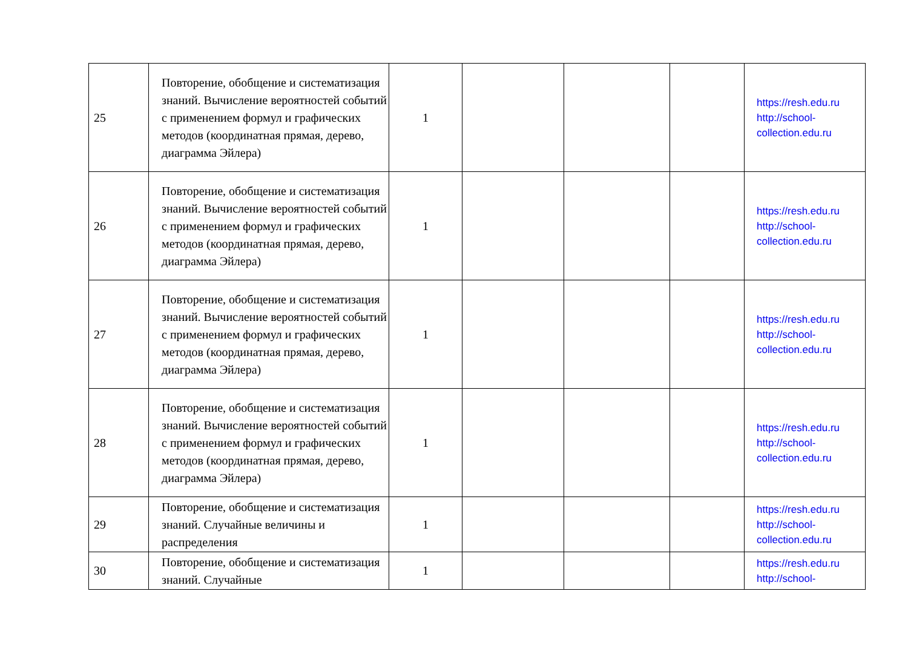| 25 | Повторение, обобщение и систематизация знаний. Вычисление вероятностей событий с применением формул и графических методов (координатная прямая, дерево, диаграмма Эйлера) | 1 | | | | https://resh.edu.ru http://school-collection.edu.ru |
| 26 | Повторение, обобщение и систематизация знаний. Вычисление вероятностей событий с применением формул и графических методов (координатная прямая, дерево, диаграмма Эйлера) | 1 | | | | https://resh.edu.ru http://school-collection.edu.ru |
| 27 | Повторение, обобщение и систематизация знаний. Вычисление вероятностей событий с применением формул и графических методов (координатная прямая, дерево, диаграмма Эйлера) | 1 | | | | https://resh.edu.ru http://school-collection.edu.ru |
| 28 | Повторение, обобщение и систематизация знаний. Вычисление вероятностей событий с применением формул и графических методов (координатная прямая, дерево, диаграмма Эйлера) | 1 | | | | https://resh.edu.ru http://school-collection.edu.ru |
| 29 | Повторение, обобщение и систематизация знаний. Случайные величины и распределения | 1 | | | | https://resh.edu.ru http://school-collection.edu.ru |
| 30 | Повторение, обобщение и систематизация знаний. Случайные | 1 | | | | https://resh.edu.ru http://school- |